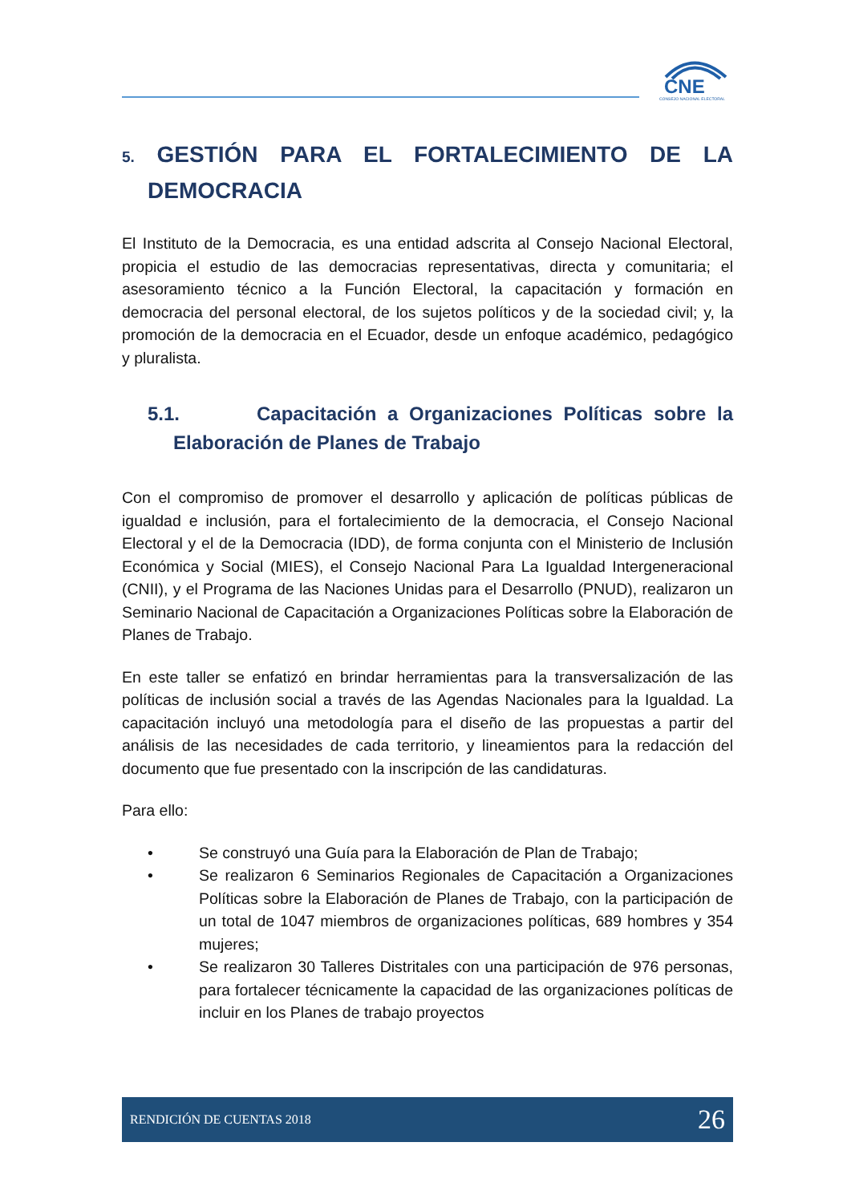CNE
CONSEJO NACIONAL ELECTORAL
5. GESTIÓN PARA EL FORTALECIMIENTO DE LA DEMOCRACIA
El Instituto de la Democracia, es una entidad adscrita al Consejo Nacional Electoral, propicia el estudio de las democracias representativas, directa y comunitaria; el asesoramiento técnico a la Función Electoral, la capacitación y formación en democracia del personal electoral, de los sujetos políticos y de la sociedad civil; y, la promoción de la democracia en el Ecuador, desde un enfoque académico, pedagógico y pluralista.
5.1. Capacitación a Organizaciones Políticas sobre la Elaboración de Planes de Trabajo
Con el compromiso de promover el desarrollo y aplicación de políticas públicas de igualdad e inclusión, para el fortalecimiento de la democracia, el Consejo Nacional Electoral y el de la Democracia (IDD), de forma conjunta con el Ministerio de Inclusión Económica y Social (MIES), el Consejo Nacional Para La Igualdad Intergeneracional (CNII), y el Programa de las Naciones Unidas para el Desarrollo (PNUD), realizaron un Seminario Nacional de Capacitación a Organizaciones Políticas sobre la Elaboración de Planes de Trabajo.
En este taller se enfatizó en brindar herramientas para la transversalización de las políticas de inclusión social a través de las Agendas Nacionales para la Igualdad. La capacitación incluyó una metodología para el diseño de las propuestas a partir del análisis de las necesidades de cada territorio, y lineamientos para la redacción del documento que fue presentado con la inscripción de las candidaturas.
Para ello:
• Se construyó una Guía para la Elaboración de Plan de Trabajo;
• Se realizaron 6 Seminarios Regionales de Capacitación a Organizaciones Políticas sobre la Elaboración de Planes de Trabajo, con la participación de un total de 1047 miembros de organizaciones políticas, 689 hombres y 354 mujeres;
• Se realizaron 30 Talleres Distritales con una participación de 976 personas, para fortalecer técnicamente la capacidad de las organizaciones políticas de incluir en los Planes de trabajo proyectos
RENDICIÓN DE CUENTAS 2018 26